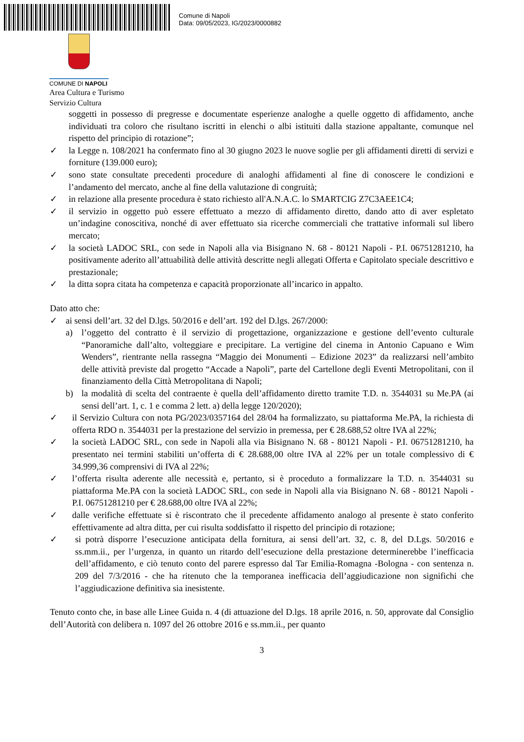Comune di Napoli
Data: 09/05/2023, IG/2023/0000882
COMUNE DI NAPOLI
Area Cultura e Turismo
Servizio Cultura
soggetti in possesso di pregresse e documentate esperienze analoghe a quelle oggetto di affidamento, anche individuati tra coloro che risultano iscritti in elenchi o albi istituiti dalla stazione appaltante, comunque nel rispetto del principio di rotazione”;
✓ la Legge n. 108/2021 ha confermato fino al 30 giugno 2023 le nuove soglie per gli affidamenti diretti di servizi e forniture (139.000 euro);
✓ sono state consultate precedenti procedure di analoghi affidamenti al fine di conoscere le condizioni e l’andamento del mercato, anche al fine della valutazione di congruità;
✓ in relazione alla presente procedura è stato richiesto all'A.N.A.C. lo SMARTCIG Z7C3AEE1C4;
✓ il servizio in oggetto può essere effettuato a mezzo di affidamento diretto, dando atto di aver espletato un’indagine conoscitiva, nonché di aver effettuato sia ricerche commerciali che trattative informali sul libero mercato;
✓ la società LADOC SRL, con sede in Napoli alla via Bisignano N. 68 - 80121 Napoli - P.I. 06751281210, ha positivamente aderito all’attuabilità delle attività descritte negli allegati Offerta e Capitolato speciale descrittivo e prestazionale;
✓ la ditta sopra citata ha competenza e capacità proporzionate all’incarico in appalto.
Dato atto che:
✓ ai sensi dell’art. 32 del D.lgs. 50/2016 e dell’art. 192 del D.lgs. 267/2000:
a) l’oggetto del contratto è il servizio di progettazione, organizzazione e gestione dell’evento culturale “Panoramiche dall’alto, volteggiare e precipitare. La vertigine del cinema in Antonio Capuano e Wim Wenders”, rientrante nella rassegna “Maggio dei Monumenti – Edizione 2023” da realizzarsi nell’ambito delle attività previste dal progetto “Accade a Napoli”, parte del Cartellone degli Eventi Metropolitani, con il finanziamento della Città Metropolitana di Napoli;
b) la modalità di scelta del contraente è quella dell’affidamento diretto tramite T.D. n. 3544031 su Me.PA (ai sensi dell’art. 1, c. 1 e comma 2 lett. a) della legge 120/2020);
✓ il Servizio Cultura con nota PG/2023/0357164 del 28/04 ha formalizzato, su piattaforma Me.PA, la richiesta di offerta RDO n. 3544031 per la prestazione del servizio in premessa, per € 28.688,52 oltre IVA al 22%;
✓ la società LADOC SRL, con sede in Napoli alla via Bisignano N. 68 - 80121 Napoli - P.I. 06751281210, ha presentato nei termini stabiliti un’offerta di € 28.688,00 oltre IVA al 22% per un totale complessivo di € 34.999,36 comprensivi di IVA al 22%;
✓ l’offerta risulta aderente alle necessità e, pertanto, si è proceduto a formalizzare la T.D. n. 3544031 su piattaforma Me.PA con la società LADOC SRL, con sede in Napoli alla via Bisignano N. 68 - 80121 Napoli - P.I. 06751281210 per € 28.688,00 oltre IVA al 22%;
✓ dalle verifiche effettuate si è riscontrato che il precedente affidamento analogo al presente è stato conferito effettivamente ad altra ditta, per cui risulta soddisfatto il rispetto del principio di rotazione;
✓ si potrà disporre l’esecuzione anticipata della fornitura, ai sensi dell’art. 32, c. 8, del D.Lgs. 50/2016 e ss.mm.ii., per l’urgenza, in quanto un ritardo dell’esecuzione della prestazione determinerebbe l’inefficacia dell’affidamento, e ciò tenuto conto del parere espresso dal Tar Emilia-Romagna -Bologna - con sentenza n. 209 del 7/3/2016 - che ha ritenuto che la temporanea inefficacia dell’aggiudicazione non significhi che l’aggiudicazione definitiva sia inesistente.
Tenuto conto che, in base alle Linee Guida n. 4 (di attuazione del D.lgs. 18 aprile 2016, n. 50, approvate dal Consiglio dell’Autorità con delibera n. 1097 del 26 ottobre 2016 e ss.mm.ii., per quanto
3